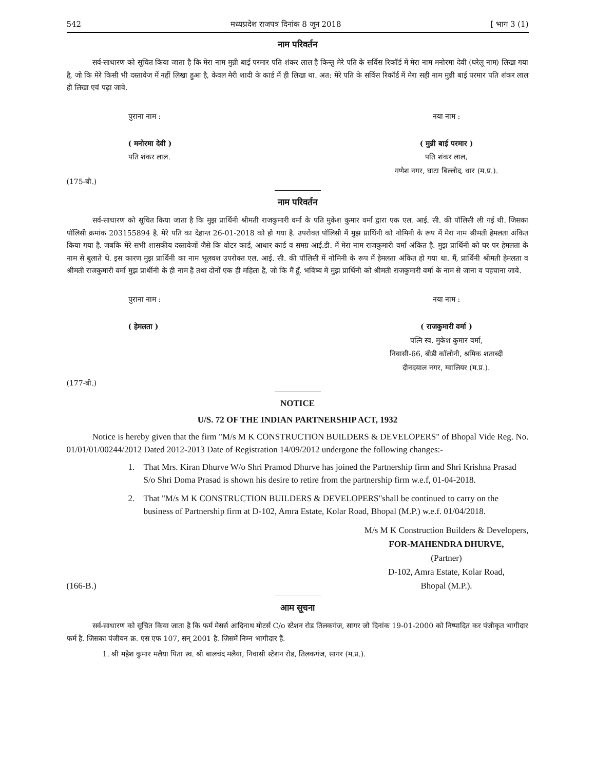542 मध्यप्रदेश राजपत्र दिनांक 8 जून 2018 [ भाग 3 (1)
नाम परिवर्तन
सर्व-साधारण को सूचित किया जाता है कि मेरा नाम मुन्नी बाई परमार पति शंकर लाल है किन्तु मेरे पति के सर्विस रिकॉर्ड में मेरा नाम मनोरमा देवी (घरेलू नाम) लिखा गया है, जो कि मेरे किसी भी दस्तावेज में नहीं लिखा हुआ है, केवल मेरी शादी के कार्ड में ही लिखा था. अत: मेरे पति के सर्विस रिकॉर्ड में मेरा सही नाम मुन्नी बाई परमार पति शंकर लाल ही लिखा एवं पढ़ा जावे.
पुराना नाम :
( मनोरमा देवी )
पति शंकर लाल.
नया नाम :
( मुन्नी बाई परमार )
पति शंकर लाल,
गणेश नगर, घाटा बिल्लोद, धार (म.प्र.).
(175-बी.)
नाम परिवर्तन
सर्व-साधारण को सूचित किया जाता है कि मुझ प्रार्थिनी श्रीमती राजकुमारी वर्मा के पति मुकेश कुमार वर्मा द्वारा एक एल. आई. सी. की पॉलिसी ली गई थी. जिसका पॉलिसी क्रमांक 203155894 है. मेरे पति का देहान्त 26-01-2018 को हो गया है. उपरोक्त पॉलिसी में मुझ प्रार्थिनी को नोमिनी के रूप में मेरा नाम श्रीमती हेमलता अंकित किया गया है. जबकि मेरे सभी शासकीय दस्तावेजों जैसे कि वोटर कार्ड, आधार कार्ड व समग्र आई.डी. में मेरा नाम राजकुमारी वर्मा अंकित है. मुझ प्रार्थिनी को घर पर हेमलता के नाम से बुलाते थे. इस कारण मुझ प्रार्थिनी का नाम भूलवश उपरोक्त एल. आई. सी. की पॉलिसी में नोमिनी के रूप में हेमलता अंकित हो गया था. मैं, प्रार्थिनी श्रीमती हेमलता व श्रीमती राजकुमारी वर्मा मुझ प्रार्थीनी के ही नाम हैं तथा दोनों एक ही महिला है, जो कि मैं हूँ. भविष्य में मुझ प्रार्थिनी को श्रीमती राजकुमारी वर्मा के नाम से जाना व पहचाना जावे.
पुराना नाम :
( हेमलता )
नया नाम :
( राजकुमारी वर्मा )
पत्नि स्व. मुकेश कुमार वर्मा,
निवासी-66, बीडी कॉलोनी, श्रमिक शताब्दी
दीनदयाल नगर, ग्वालियर (म.प्र.).
(177-बी.)
NOTICE
U/S. 72 OF THE INDIAN PARTNERSHIP ACT, 1932
Notice is hereby given that the firm "M/s M K CONSTRUCTION BUILDERS & DEVELOPERS" of Bhopal Vide Reg. No. 01/01/01/00244/2012 Dated 2012-2013 Date of Registration 14/09/2012 undergone the following changes:-
1. That Mrs. Kiran Dhurve W/o Shri Pramod Dhurve has joined the Partnership firm and Shri Krishna Prasad S/o Shri Doma Prasad is shown his desire to retire from the partnership firm w.e.f, 01-04-2018.
2. That "M/s M K CONSTRUCTION BUILDERS & DEVELOPERS"shall be continued to carry on the business of Partnership firm at D-102, Amra Estate, Kolar Road, Bhopal (M.P.) w.e.f. 01/04/2018.
M/s M K Construction Builders & Developers,
(166-B.) FOR-MAHENDRA DHURVE,
(Partner)
D-102, Amra Estate, Kolar Road,
Bhopal (M.P.).
आम सूचना
सर्व-साधारण को सूचित किया जाता है कि फर्म मेसर्स आदिनाथ मोटर्स C/o स्टेशन रोड तिलकगंज, सागर जो दिनांक 19-01-2000 को निष्पादित कर पंजीकृत भागीदार फर्म है. जिसका पंजीयन क्र. एस एफ 107, सन् 2001 है. जिसमें निम्न भागीदार हैं.
1. श्री महेश कुमार मलैया पिता स्व. श्री बालचंद मलैया, निवासी स्टेशन रोड, तिलकगंज, सागर (म.प्र.).